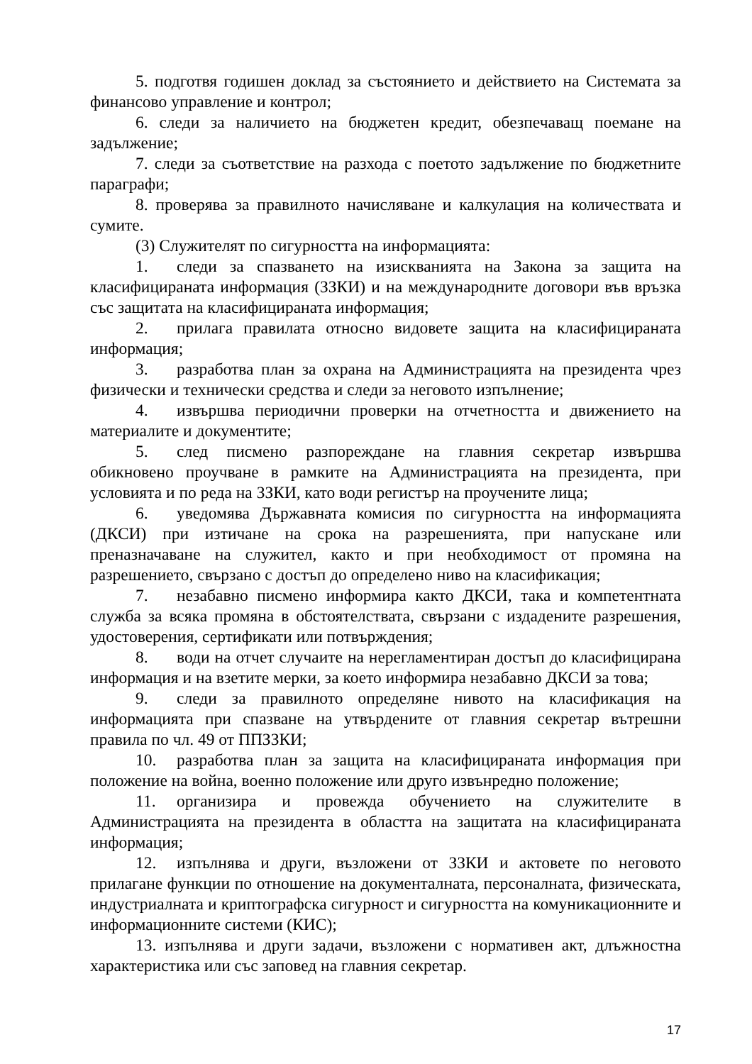5. подготвя годишен доклад за състоянието и действието на Системата за финансово управление и контрол;
6. следи за наличието на бюджетен кредит, обезпечаващ поемане на задължение;
7. следи за съответствие на разхода с поетото задължение по бюджетните параграфи;
8. проверява за правилното начисляване и калкулация на количествата и сумите.
(3) Служителят по сигурността на информацията:
1. следи за спазването на изискванията на Закона за защита на класифицираната информация (ЗЗКИ) и на международните договори във връзка със защитата на класифицираната информация;
2. прилага правилата относно видовете защита на класифицираната информация;
3. разработва план за охрана на Администрацията на президента чрез физически и технически средства и следи за неговото изпълнение;
4. извършва периодични проверки на отчетността и движението на материалите и документите;
5. след писмено разпореждане на главния секретар извършва обикновено проучване в рамките на Администрацията на президента, при условията и по реда на ЗЗКИ, като води регистър на проучените лица;
6. уведомява Държавната комисия по сигурността на информацията (ДКСИ) при изтичане на срока на разрешенията, при напускане или преназначаване на служител, както и при необходимост от промяна на разрешението, свързано с достъп до определено ниво на класификация;
7. незабавно писмено информира както ДКСИ, така и компетентната служба за всяка промяна в обстоятелствата, свързани с издадените разрешения, удостоверения, сертификати или потвърждения;
8. води на отчет случаите на нерегламентиран достъп до класифицирана информация и на взетите мерки, за което информира незабавно ДКСИ за това;
9. следи за правилното определяне нивото на класификация на информацията при спазване на утвърдените от главния секретар вътрешни правила по чл. 49 от ППЗЗКИ;
10. разработва план за защита на класифицираната информация при положение на война, военно положение или друго извънредно положение;
11. организира и провежда обучението на служителите в Администрацията на президента в областта на защитата на класифицираната информация;
12. изпълнява и други, възложени от ЗЗКИ и актовете по неговото прилагане функции по отношение на документалната, персоналната, физическата, индустриалната и криптографска сигурност и сигурността на комуникационните и информационните системи (КИС);
13. изпълнява и други задачи, възложени с нормативен акт, длъжностна характеристика или със заповед на главния секретар.
17